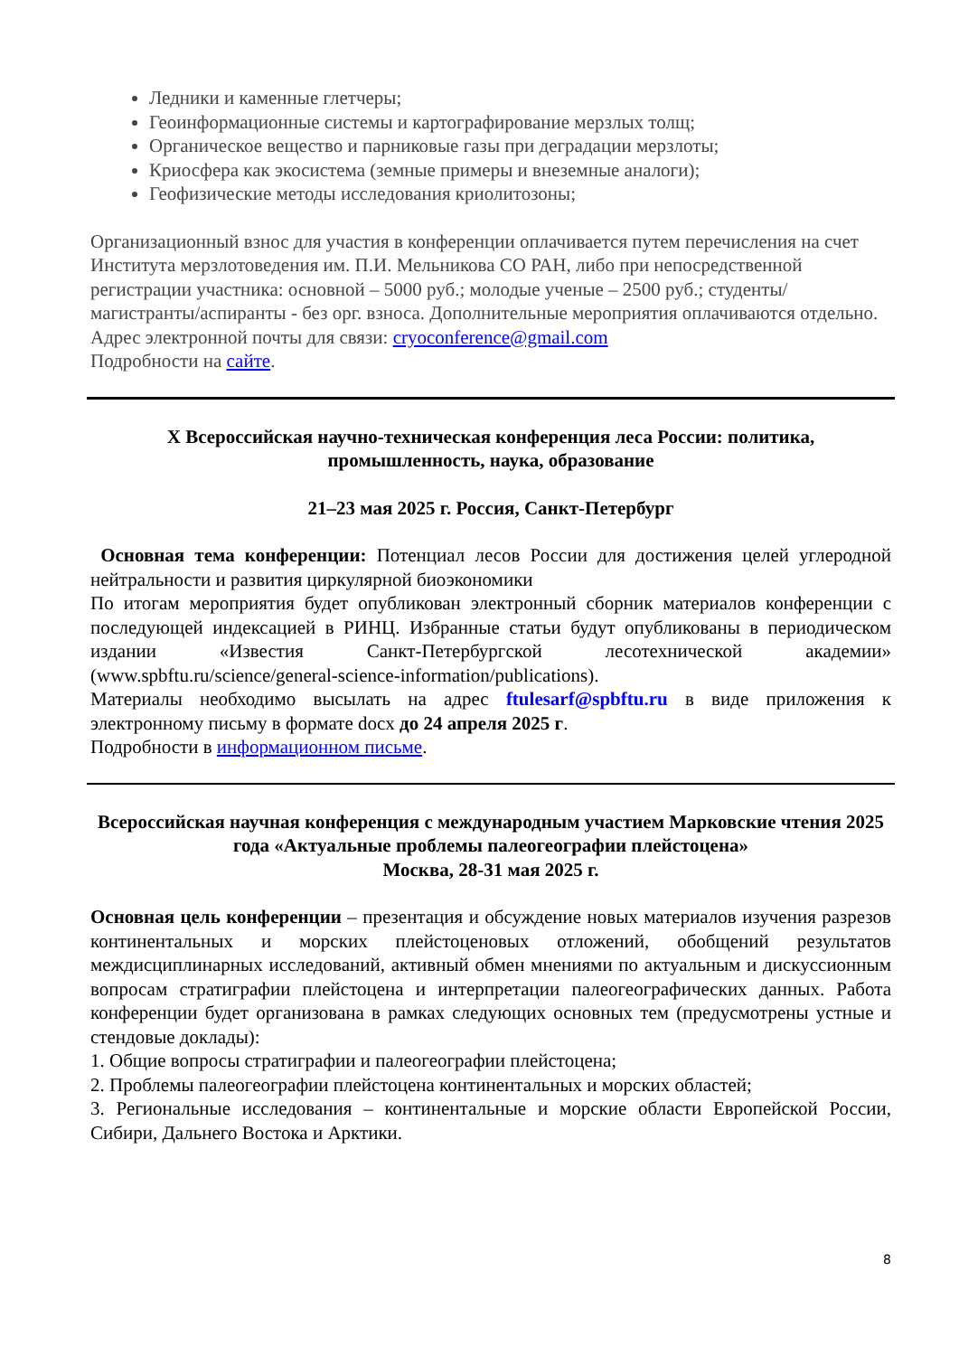Ледники и каменные глетчеры;
Геоинформационные системы и картографирование мерзлых толщ;
Органическое вещество и парниковые газы при деградации мерзлоты;
Криосфера как экосистема (земные примеры и внеземные аналоги);
Геофизические методы исследования криолитозоны;
Организационный взнос для участия в конференции оплачивается путем перечисления на счет Института мерзлотоведения им. П.И. Мельникова СО РАН, либо при непосредственной регистрации участника: основной – 5000 руб.; молодые ученые – 2500 руб.; студенты/магистранты/аспиранты - без орг. взноса. Дополнительные мероприятия оплачиваются отдельно.
Адрес электронной почты для связи: cryoconference@gmail.com
Подробности на сайте.
X Всероссийская научно-техническая конференция леса России: политика, промышленность, наука, образование
21–23 мая 2025 г. Россия, Санкт-Петербург
Основная тема конференции: Потенциал лесов России для достижения целей углеродной нейтральности и развития циркулярной биоэкономики
По итогам мероприятия будет опубликован электронный сборник материалов конференции с последующей индексацией в РИНЦ. Избранные статьи будут опубликованы в периодическом издании «Известия Санкт-Петербургской лесотехнической академии» (www.spbftu.ru/science/general-science-information/publications).
Материалы необходимо высылать на адрес ftulesarf@spbftu.ru в виде приложения к электронному письму в формате docx до 24 апреля 2025 г.
Подробности в информационном письме.
Всероссийская научная конференция с международным участием Марковские чтения 2025 года «Актуальные проблемы палеогеографии плейстоцена»
Москва, 28-31 мая 2025 г.
Основная цель конференции – презентация и обсуждение новых материалов изучения разрезов континентальных и морских плейстоценовых отложений, обобщений результатов междисциплинарных исследований, активный обмен мнениями по актуальным и дискуссионным вопросам стратиграфии плейстоцена и интерпретации палеогеографических данных. Работа конференции будет организована в рамках следующих основных тем (предусмотрены устные и стендовые доклады):
1. Общие вопросы стратиграфии и палеогеографии плейстоцена;
2. Проблемы палеогеографии плейстоцена континентальных и морских областей;
3. Региональные исследования – континентальные и морские области Европейской России, Сибири, Дальнего Востока и Арктики.
8